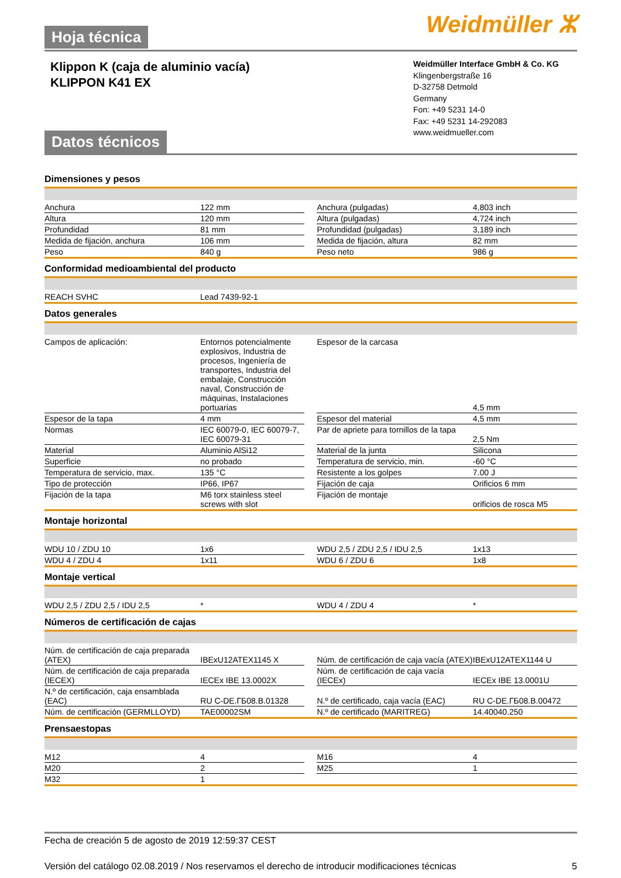Weidmüller ⵣ Hoja técnica
Klippon K (caja de aluminio vacía)
KLIPPON K41 EX
Weidmüller Interface GmbH & Co. KG
Klingenbergstraße 16
D-32758 Detmold
Germany
Fon: +49 5231 14-0
Fax: +49 5231 14-292083
www.weidmueller.com
Datos técnicos
Dimensiones y pesos
| Anchura | 122 mm | | Anchura (pulgadas) | 4,803 inch |
| Altura | 120 mm | | Altura (pulgadas) | 4,724 inch |
| Profundidad | 81 mm | | Profundidad (pulgadas) | 3,189 inch |
| Medida de fijación, anchura | 106 mm | | Medida de fijación, altura | 82 mm |
| Peso | 840 g | | Peso neto | 986 g |
Conformidad medioambiental del producto
| REACH SVHC | Lead 7439-92-1 |
Datos generales
| Campos de aplicación: | Entornos potencialmente explosivos, Industria de procesos, Ingeniería de transportes, Industria del embalaje, Construcción naval, Construcción de máquinas, Instalaciones portuarias | | Espesor de la carcasa | 4,5 mm |
| Espesor de la tapa | 4 mm | | Espesor del material | 4,5 mm |
| Normas | IEC 60079-0, IEC 60079-7, IEC 60079-31 | | Par de apriete para tornillos de la tapa | 2,5 Nm |
| Material | Aluminio AlSi12 | | Material de la junta | Silicona |
| Superficie | no probado | | Temperatura de servicio, min. | -60 °C |
| Temperatura de servicio, max. | 135 °C | | Resistente a los golpes | 7.00 J |
| Tipo de protección | IP66, IP67 | | Fijación de caja | Orificios 6 mm |
| Fijación de la tapa | M6 torx stainless steel screws with slot | | Fijación de montaje | orificios de rosca M5 |
Montaje horizontal
| WDU 10 / ZDU 10 | 1x6 | | WDU 2,5 / ZDU 2,5 / IDU 2,5 | 1x13 |
| WDU 4 / ZDU 4 | 1x11 | | WDU 6 / ZDU 6 | 1x8 |
Montaje vertical
| WDU 2,5 / ZDU 2,5 / IDU 2,5 | * | | WDU 4 / ZDU 4 | * |
Números de certificación de cajas
| Núm. de certificación de caja preparada (ATEX) | IBExU12ATEX1145 X | | Núm. de certificación de caja vacía (ATEX) | IBExU12ATEX1144 U |
| Núm. de certificación de caja preparada (IECEX) | IECEx IBE 13.0002X | | Núm. de certificación de caja vacía (IECEx) | IECEx IBE 13.0001U |
| N.º de certificación, caja ensamblada (EAC) | RU C-DE.ГБ08.B.01328 | | N.º de certificado, caja vacía (EAC) | RU C-DE.ГБ08.B.00472 |
| Núm. de certificación (GERMLLOYD) | TAE00002SM | | N.º de certificado (MARITREG) | 14.40040.250 |
Prensaestopas
| M12 | 4 | | M16 | 4 |
| M20 | 2 | | M25 | 1 |
| M32 | 1 | | | |
Fecha de creación 5 de agosto de 2019 12:59:37 CEST
Versión del catálogo 02.08.2019 / Nos reservamos el derecho de introducir modificaciones técnicas 5